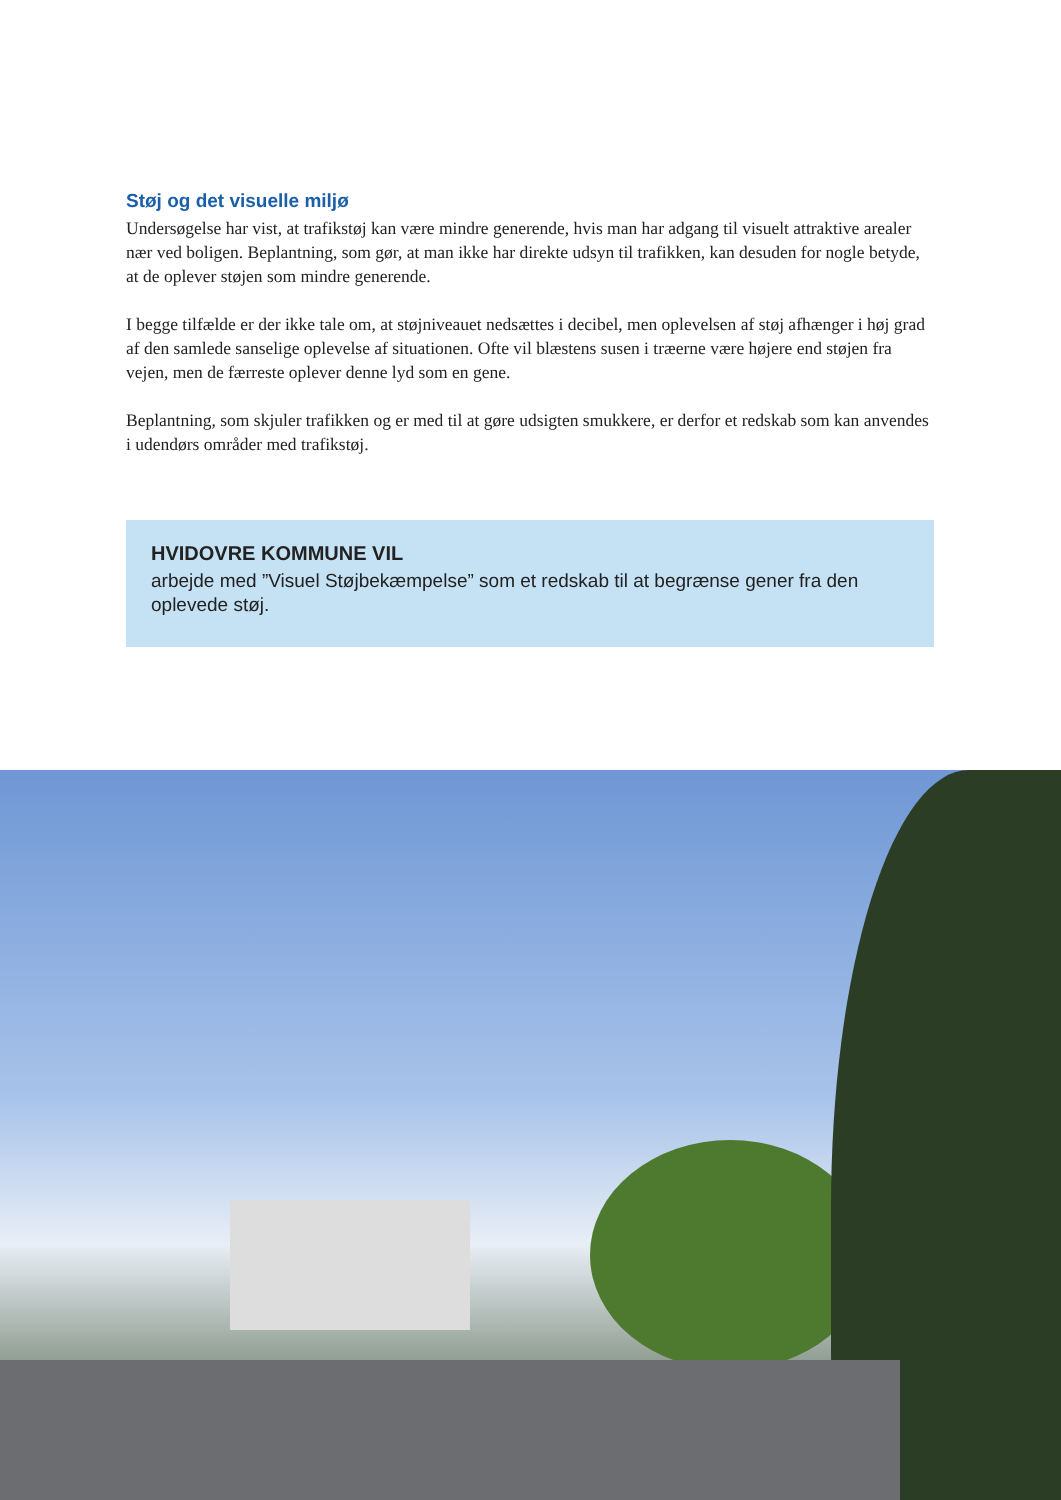Støj og det visuelle miljø
Undersøgelse har vist, at trafikstøj kan være mindre generende, hvis man har adgang til visuelt attraktive arealer nær ved boligen. Beplantning, som gør, at man ikke har direkte udsyn til trafikken, kan desuden for nogle betyde, at de oplever støjen som mindre generende.
I begge tilfælde er der ikke tale om, at støjniveauet nedsættes i decibel, men oplevelsen af støj afhænger i høj grad af den samlede sanselige oplevelse af situationen. Ofte vil blæstens susen i træerne være højere end støjen fra vejen, men de færreste oplever denne lyd som en gene.
Beplantning, som skjuler trafikken og er med til at gøre udsigten smukkere, er derfor et redskab som kan anvendes i udendørs områder med trafikstøj.
HVIDOVRE KOMMUNE VIL
arbejde med ”Visuel Støjbekæmpelse” som et redskab til at begrænse gener fra den oplevede støj.